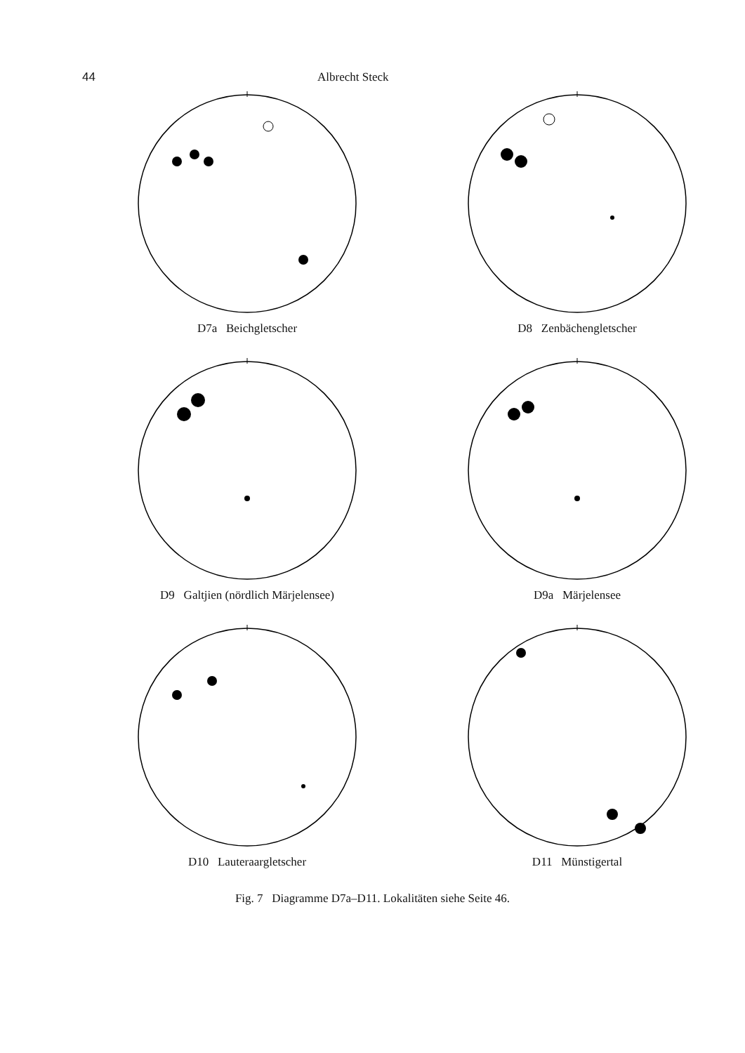44 Albrecht Steck
D7a Beichgletscher
D8 Zenbächengletscher
D9 Galtjien (nördlich Märjelensee)
D9a Märjelensee
D10 Lauteraargletscher
D11 Münstigertal
Fig. 7 Diagramme D7a–D11. Lokalitäten siehe Seite 46.